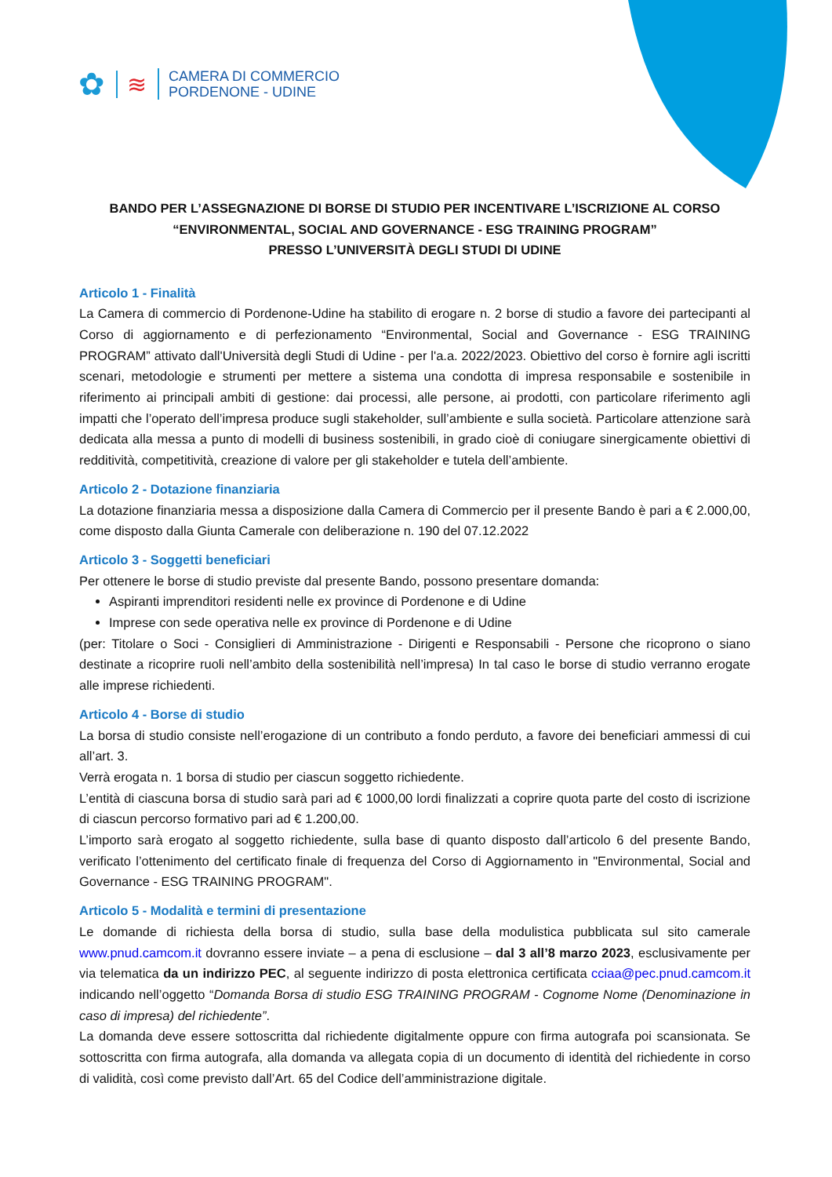✿
≋
CAMERA DI COMMERCIO
PORDENONE - UDINE
BANDO PER L’ASSEGNAZIONE DI BORSE DI STUDIO PER INCENTIVARE L’ISCRIZIONE AL CORSO
“ENVIRONMENTAL, SOCIAL AND GOVERNANCE - ESG TRAINING PROGRAM”
PRESSO L’UNIVERSITÀ DEGLI STUDI DI UDINE
Articolo 1 - Finalità
La Camera di commercio di Pordenone-Udine ha stabilito di erogare n. 2 borse di studio a favore dei partecipanti al Corso di aggiornamento e di perfezionamento “Environmental, Social and Governance - ESG TRAINING PROGRAM” attivato dall'Università degli Studi di Udine - per l'a.a. 2022/2023. Obiettivo del corso è fornire agli iscritti scenari, metodologie e strumenti per mettere a sistema una condotta di impresa responsabile e sostenibile in riferimento ai principali ambiti di gestione: dai processi, alle persone, ai prodotti, con particolare riferimento agli impatti che l’operato dell’impresa produce sugli stakeholder, sull’ambiente e sulla società. Particolare attenzione sarà dedicata alla messa a punto di modelli di business sostenibili, in grado cioè di coniugare sinergicamente obiettivi di redditività, competitività, creazione di valore per gli stakeholder e tutela dell’ambiente.
Articolo 2 - Dotazione finanziaria
La dotazione finanziaria messa a disposizione dalla Camera di Commercio per il presente Bando è pari a € 2.000,00, come disposto dalla Giunta Camerale con deliberazione n. 190 del 07.12.2022
Articolo 3 - Soggetti beneficiari
Per ottenere le borse di studio previste dal presente Bando, possono presentare domanda:
Aspiranti imprenditori residenti nelle ex province di Pordenone e di Udine
Imprese con sede operativa nelle ex province di Pordenone e di Udine
(per: Titolare o Soci - Consiglieri di Amministrazione - Dirigenti e Responsabili - Persone che ricoprono o siano destinate a ricoprire ruoli nell’ambito della sostenibilità nell’impresa) In tal caso le borse di studio verranno erogate alle imprese richiedenti.
Articolo 4 - Borse di studio
La borsa di studio consiste nell’erogazione di un contributo a fondo perduto, a favore dei beneficiari ammessi di cui all’art. 3.
Verrà erogata n. 1 borsa di studio per ciascun soggetto richiedente.
L’entità di ciascuna borsa di studio sarà pari ad € 1000,00 lordi finalizzati a coprire quota parte del costo di iscrizione di ciascun percorso formativo pari ad € 1.200,00.
L’importo sarà erogato al soggetto richiedente, sulla base di quanto disposto dall’articolo 6 del presente Bando, verificato l’ottenimento del certificato finale di frequenza del Corso di Aggiornamento in "Environmental, Social and Governance - ESG TRAINING PROGRAM".
Articolo 5 - Modalità e termini di presentazione
Le domande di richiesta della borsa di studio, sulla base della modulistica pubblicata sul sito camerale www.pnud.camcom.it dovranno essere inviate – a pena di esclusione – dal 3 all’8 marzo 2023, esclusivamente per via telematica da un indirizzo PEC, al seguente indirizzo di posta elettronica certificata cciaa@pec.pnud.camcom.it indicando nell’oggetto “Domanda Borsa di studio ESG TRAINING PROGRAM - Cognome Nome (Denominazione in caso di impresa) del richiedente”.
La domanda deve essere sottoscritta dal richiedente digitalmente oppure con firma autografa poi scansionata. Se sottoscritta con firma autografa, alla domanda va allegata copia di un documento di identità del richiedente in corso di validità, così come previsto dall’Art. 65 del Codice dell’amministrazione digitale.